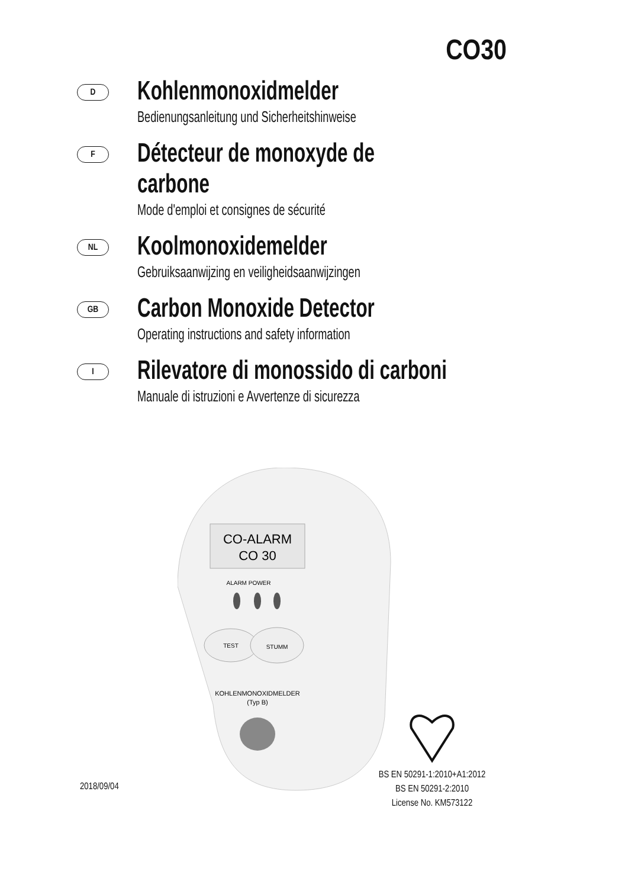CO30
D
Kohlenmonoxidmelder
Bedienungsanleitung und Sicherheitshinweise
F
Détecteur de monoxyde de
carbone
Mode d'emploi et consignes de sécurité
NL
Koolmonoxidemelder
Gebruiksaanwijzing en veiligheidsaanwijzingen
GB
Carbon Monoxide Detector
Operating instructions and safety information
I
Rilevatore di monossido di carboni
Manuale di istruzioni e Avvertenze di sicurezza
CO-ALARM
CO 30
ALARM POWER
TEST
STUMM
KOHLENMONOXIDMELDER
(Typ B)
2018/09/04
BS EN 50291-1:2010+A1:2012
BS EN 50291-2:2010
License No. KM573122